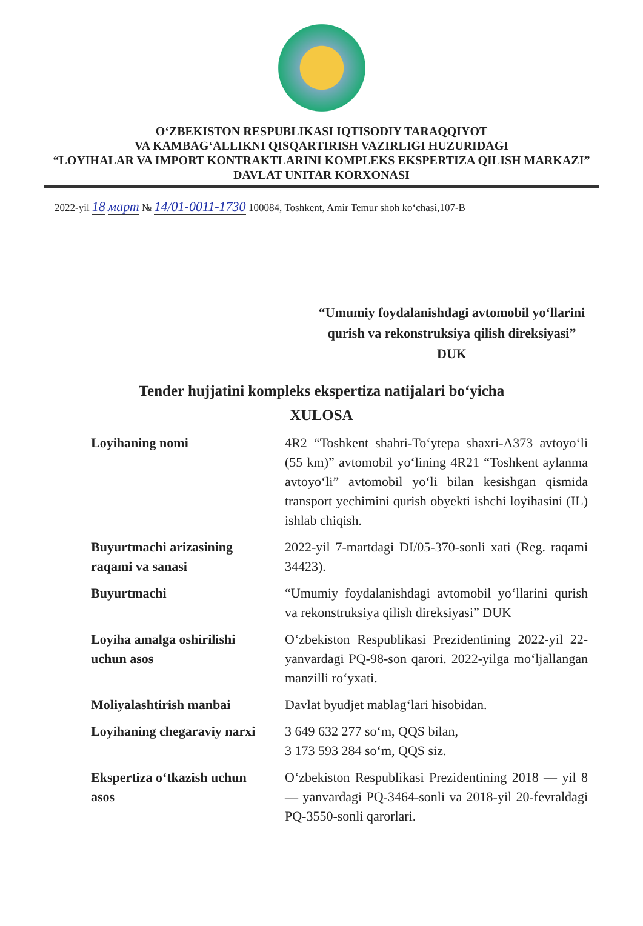O‘ZBEKISTON RESPUBLIKASI IQTISODIY TARAQQIYOT
VA KAMBAG‘ALLIKNI QISQARTIRISH VAZIRLIGI HUZURIDAGI
“LOYIHALAR VA IMPORT KONTRAKTLARINI KOMPLEKS EKSPERTIZA QILISH MARKAZI”
DAVLAT UNITAR KORXONASI
2022-yil 18 март № 14/01-0011-1730 100084, Toshkent, Amir Temur shoh ko‘chasi,107-B
“Umumiy foydalanishdagi avtomobil yo‘llarini qurish va rekonstruksiya qilish direksiyasi” DUK
Tender hujjatini kompleks ekspertiza natijalari bo‘yicha
XULOSA
| Loyihaning nomi | 4R2 “Toshkent shahri-To‘ytepa shaxri-A373 avtoyo‘li (55 km)” avtomobil yo‘lining 4R21 “Toshkent aylanma avtoyo‘li” avtomobil yo‘li bilan kesishgan qismida transport yechimini qurish obyekti ishchi loyihasini (IL) ishlab chiqish. |
| Buyurtmachi arizasining raqami va sanasi | 2022-yil 7-martdagi DI/05-370-sonli xati (Reg. raqami 34423). |
| Buyurtmachi | “Umumiy foydalanishdagi avtomobil yo‘llarini qurish va rekonstruksiya qilish direksiyasi” DUK |
| Loyiha amalga oshirilishi uchun asos | O‘zbekiston Respublikasi Prezidentining 2022-yil 22-yanvardagi PQ-98-son qarori. 2022-yilga mo‘ljallangan manzilli ro‘yxati. |
| Moliyalashtirish manbai | Davlat byudjet mablag‘lari hisobidan. |
| Loyihaning chegaraviy narxi | 3 649 632 277 so‘m, QQS bilan, 3 173 593 284 so‘m, QQS siz. |
| Ekspertiza o‘tkazish uchun asos | O‘zbekiston Respublikasi Prezidentining 2018 — yil 8 — yanvardagi PQ-3464-sonli va 2018-yil 20-fevraldagi PQ-3550-sonli qarorlari. |